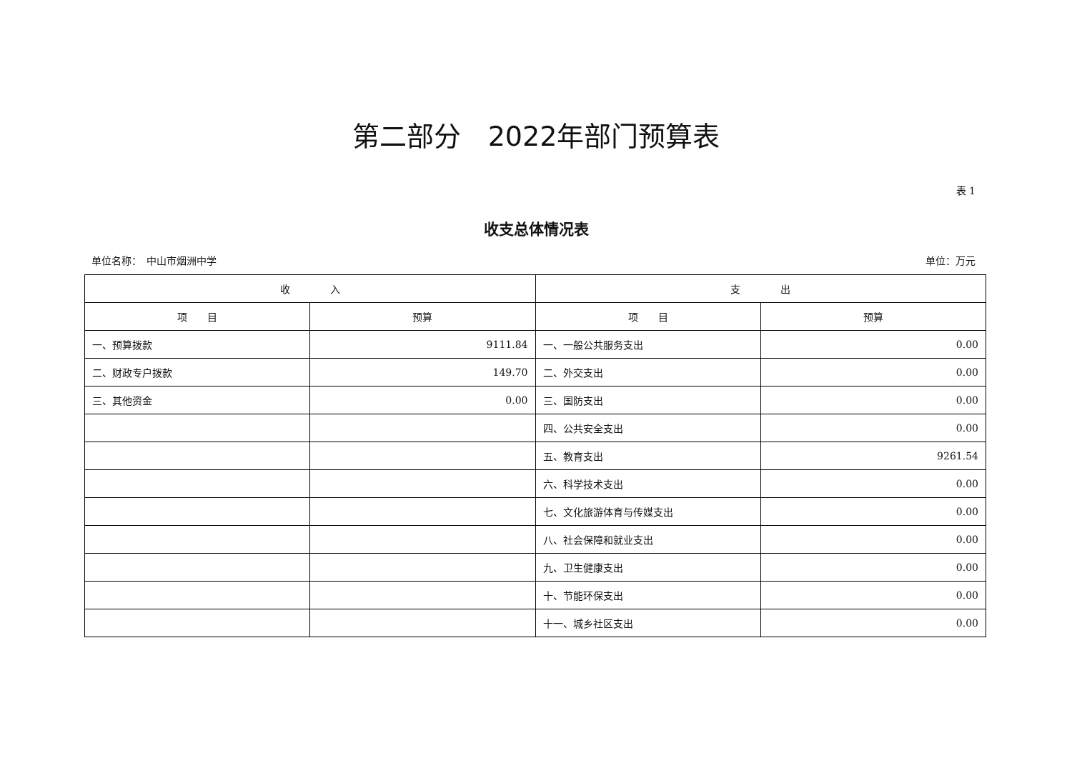第二部分　2022年部门预算表
表 1
收支总体情况表
单位名称：　中山市烟洲中学 单位：万元
| 收 入 | | 支 出 | |
| --- | --- | --- | --- |
| 项 目 | 预算 | 项 目 | 预算 |
| 一、预算拨款 | 9111.84 | 一、一般公共服务支出 | 0.00 |
| 二、财政专户拨款 | 149.70 | 二、外交支出 | 0.00 |
| 三、其他资金 | 0.00 | 三、国防支出 | 0.00 |
| | | 四、公共安全支出 | 0.00 |
| | | 五、教育支出 | 9261.54 |
| | | 六、科学技术支出 | 0.00 |
| | | 七、文化旅游体育与传媒支出 | 0.00 |
| | | 八、社会保障和就业支出 | 0.00 |
| | | 九、卫生健康支出 | 0.00 |
| | | 十、节能环保支出 | 0.00 |
| | | 十一、城乡社区支出 | 0.00 |